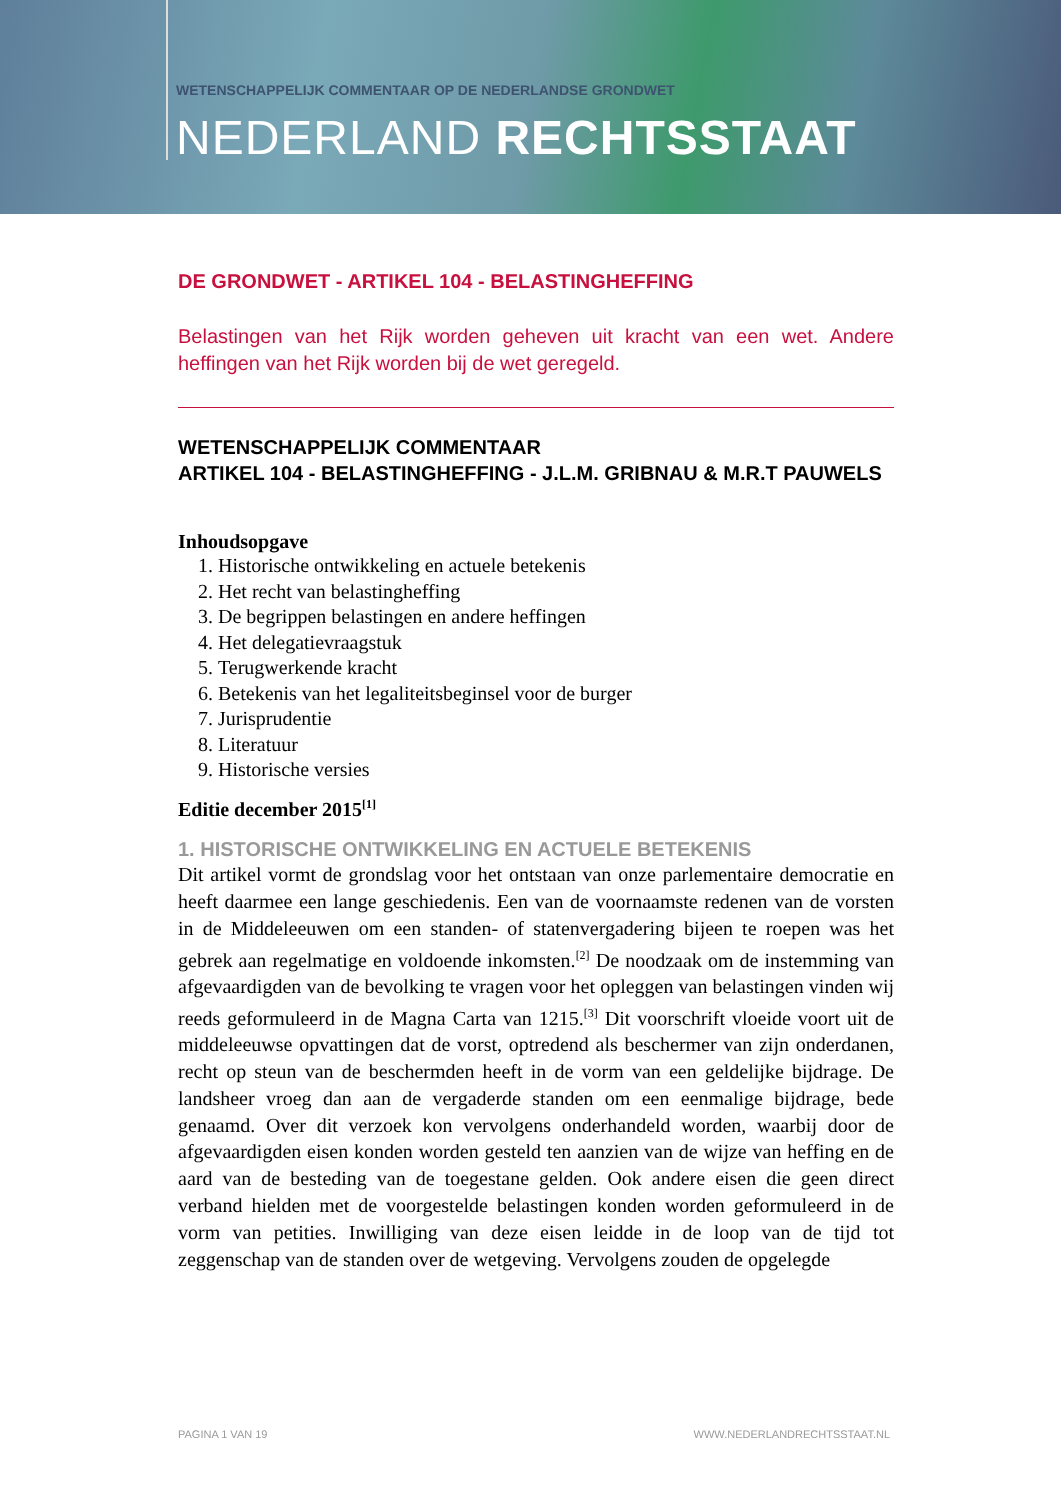WETENSCHAPPELIJK COMMENTAAR OP DE NEDERLANDSE GRONDWET
NEDERLAND RECHTSSTAAT
DE GRONDWET - ARTIKEL 104 - BELASTINGHEFFING
Belastingen van het Rijk worden geheven uit kracht van een wet. Andere heffingen van het Rijk worden bij de wet geregeld.
WETENSCHAPPELIJK COMMENTAAR
ARTIKEL 104 - BELASTINGHEFFING - J.L.M. GRIBNAU & M.R.T PAUWELS
Inhoudsopgave
1. Historische ontwikkeling en actuele betekenis
2. Het recht van belastingheffing
3. De begrippen belastingen en andere heffingen
4. Het delegatievraagstuk
5. Terugwerkende kracht
6. Betekenis van het legaliteitsbeginsel voor de burger
7. Jurisprudentie
8. Literatuur
9. Historische versies
Editie december 2015<sup>[1]</sup>
1. HISTORISCHE ONTWIKKELING EN ACTUELE BETEKENIS
Dit artikel vormt de grondslag voor het ontstaan van onze parlementaire democratie en heeft daarmee een lange geschiedenis. Een van de voornaamste redenen van de vorsten in de Middeleeuwen om een standen- of statenvergadering bijeen te roepen was het gebrek aan regelmatige en voldoende inkomsten.<sup>[2]</sup> De noodzaak om de instemming van afgevaardigden van de bevolking te vragen voor het opleggen van belastingen vinden wij reeds geformuleerd in de Magna Carta van 1215.<sup>[3]</sup> Dit voorschrift vloeide voort uit de middeleeuwse opvattingen dat de vorst, optredend als beschermer van zijn onderdanen, recht op steun van de beschermden heeft in de vorm van een geldelijke bijdrage. De landsheer vroeg dan aan de vergaderde standen om een eenmalige bijdrage, bede genaamd. Over dit verzoek kon vervolgens onderhandeld worden, waarbij door de afgevaardigden eisen konden worden gesteld ten aanzien van de wijze van heffing en de aard van de besteding van de toegestane gelden. Ook andere eisen die geen direct verband hielden met de voorgestelde belastingen konden worden geformuleerd in de vorm van petities. Inwilliging van deze eisen leidde in de loop van de tijd tot zeggenschap van de standen over de wetgeving. Vervolgens zouden de opgelegde
PAGINA 1 VAN 19 WWW.NEDERLANDRECHTSSTAAT.NL